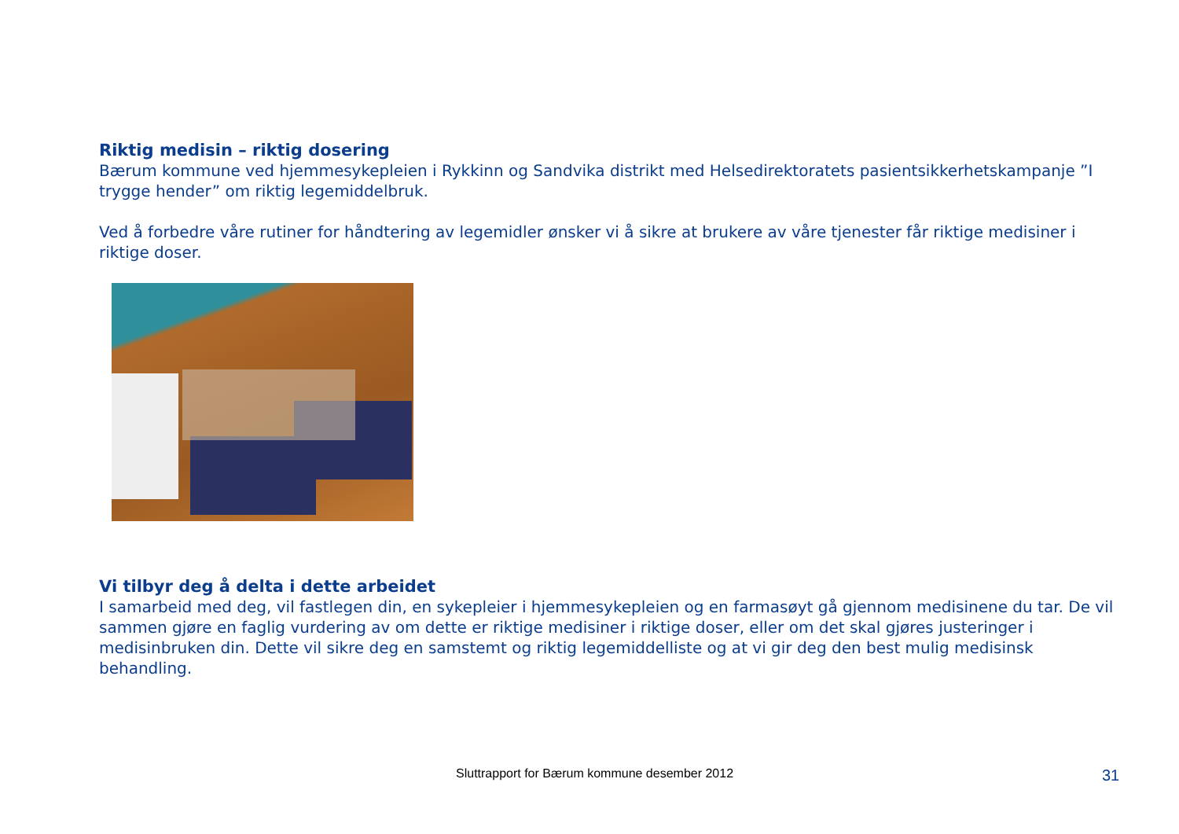Riktig medisin – riktig dosering
Bærum kommune ved hjemmesykepleien i Rykkinn og Sandvika distrikt med Helsedirektoratets pasientsikkerhetskampanje ”I trygge hender” om riktig legemiddelbruk.
Ved å forbedre våre rutiner for håndtering av legemidler ønsker vi å sikre at brukere av våre tjenester får riktige medisiner i riktige doser.
Vi tilbyr deg å delta i dette arbeidet
I samarbeid med deg, vil fastlegen din, en sykepleier i hjemmesykepleien og en farmasøyt gå gjennom medisinene du tar. De vil sammen gjøre en faglig vurdering av om dette er riktige medisiner i riktige doser, eller om det skal gjøres justeringer i medisinbruken din. Dette vil sikre deg en samstemt og riktig legemiddelliste og at vi gir deg den best mulig medisinsk behandling.
Sluttrapport for Bærum kommune desember 2012 31